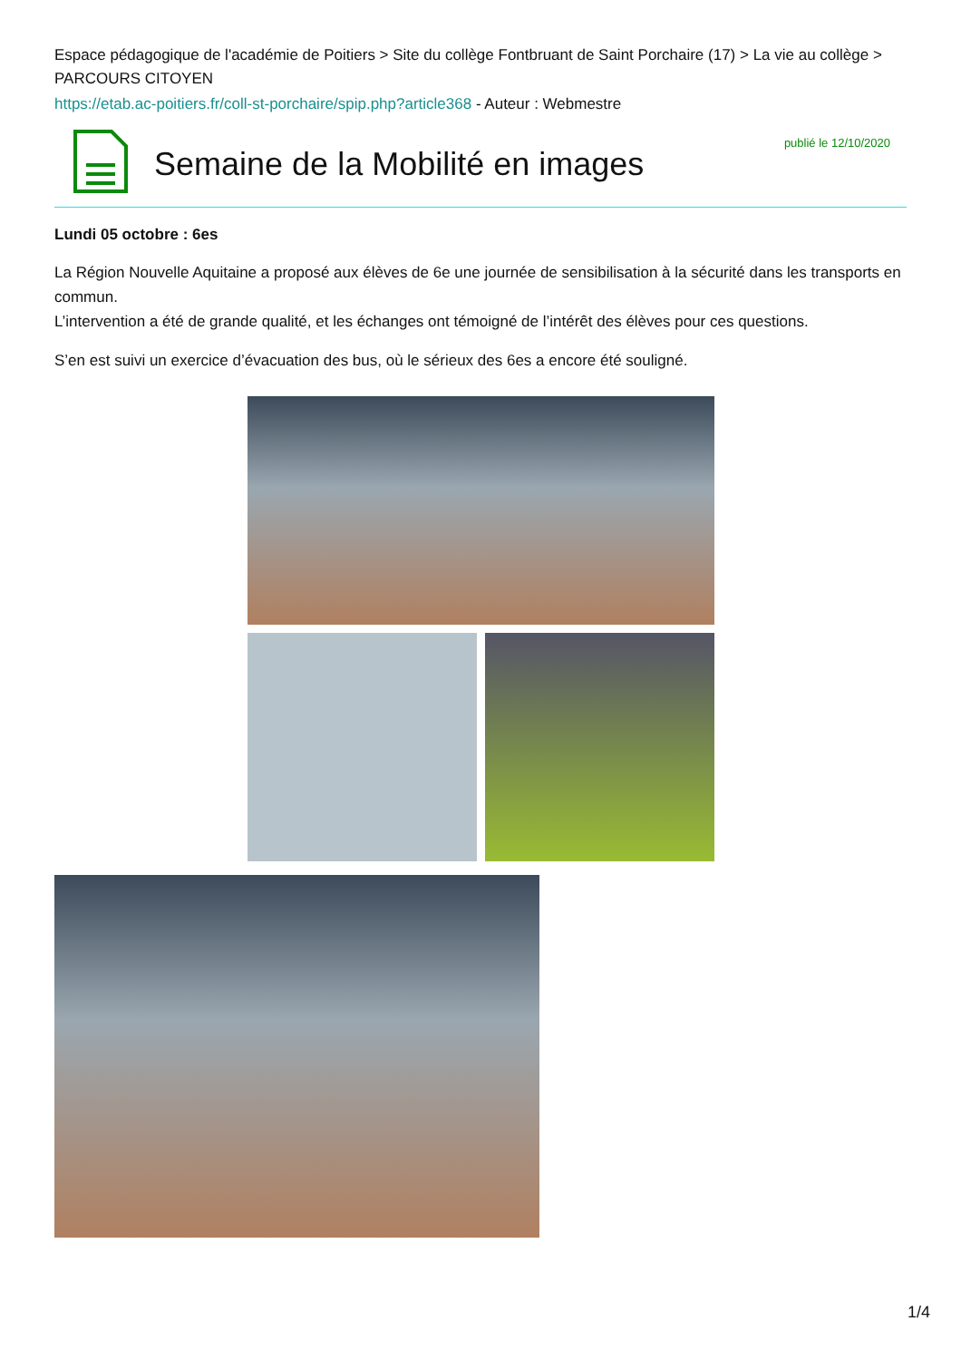Espace pédagogique de l'académie de Poitiers > Site du collège Fontbruant de Saint Porchaire (17) > La vie au collège > PARCOURS CITOYEN
https://etab.ac-poitiers.fr/coll-st-porchaire/spip.php?article368 - Auteur : Webmestre
Semaine de la Mobilité en images
publié le 12/10/2020
Lundi 05 octobre : 6es
La Région Nouvelle Aquitaine a proposé aux élèves de 6e une journée de sensibilisation à la sécurité dans les transports en commun.
L’intervention a été de grande qualité, et les échanges ont témoigné de l’intérêt des élèves pour ces questions.
S’en est suivi un exercice d’évacuation des bus, où le sérieux des 6es a encore été souligné.
1/4